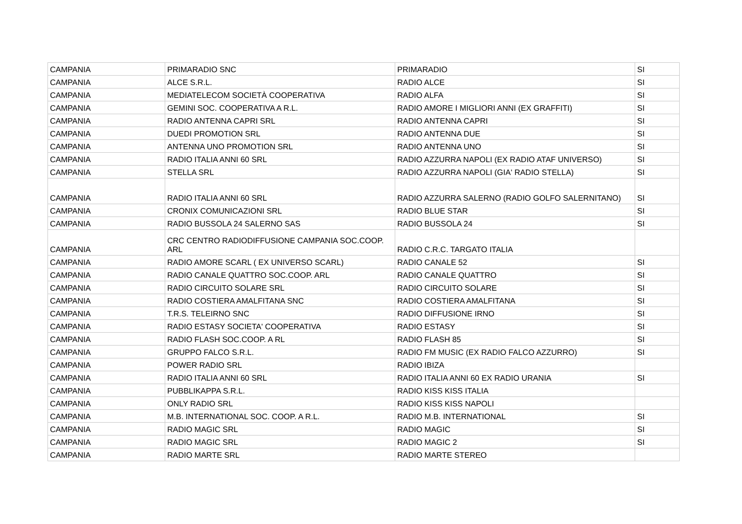| CAMPANIA | PRIMARADIO SNC | PRIMARADIO | SI |
| CAMPANIA | ALCE S.R.L. | RADIO ALCE | SI |
| CAMPANIA | MEDIATELECOM SOCIETÀ COOPERATIVA | RADIO ALFA | SI |
| CAMPANIA | GEMINI SOC. COOPERATIVA A R.L. | RADIO AMORE I MIGLIORI ANNI (EX GRAFFITI) | SI |
| CAMPANIA | RADIO ANTENNA CAPRI SRL | RADIO ANTENNA CAPRI | SI |
| CAMPANIA | DUEDI PROMOTION SRL | RADIO ANTENNA DUE | SI |
| CAMPANIA | ANTENNA UNO PROMOTION SRL | RADIO ANTENNA UNO | SI |
| CAMPANIA | RADIO ITALIA ANNI 60 SRL | RADIO AZZURRA NAPOLI (EX RADIO ATAF UNIVERSO) | SI |
| CAMPANIA | STELLA SRL | RADIO AZZURRA NAPOLI (GIA' RADIO STELLA) | SI |
| CAMPANIA | RADIO ITALIA ANNI 60 SRL | RADIO AZZURRA SALERNO (RADIO GOLFO SALERNITANO) | SI |
| CAMPANIA | CRONIX COMUNICAZIONI SRL | RADIO BLUE STAR | SI |
| CAMPANIA | RADIO BUSSOLA 24 SALERNO SAS | RADIO BUSSOLA 24 | SI |
| CAMPANIA | CRC CENTRO RADIODIFFUSIONE CAMPANIA SOC.COOP. ARL | RADIO C.R.C. TARGATO ITALIA | |
| CAMPANIA | RADIO AMORE SCARL ( EX UNIVERSO SCARL) | RADIO CANALE 52 | SI |
| CAMPANIA | RADIO CANALE QUATTRO SOC.COOP. ARL | RADIO CANALE QUATTRO | SI |
| CAMPANIA | RADIO CIRCUITO SOLARE SRL | RADIO CIRCUITO SOLARE | SI |
| CAMPANIA | RADIO COSTIERA AMALFITANA SNC | RADIO COSTIERA AMALFITANA | SI |
| CAMPANIA | T.R.S. TELEIRNO SNC | RADIO DIFFUSIONE IRNO | SI |
| CAMPANIA | RADIO ESTASY SOCIETA' COOPERATIVA | RADIO ESTASY | SI |
| CAMPANIA | RADIO FLASH SOC.COOP. A RL | RADIO FLASH 85 | SI |
| CAMPANIA | GRUPPO FALCO S.R.L. | RADIO FM MUSIC (EX RADIO FALCO AZZURRO) | SI |
| CAMPANIA | POWER RADIO SRL | RADIO IBIZA | |
| CAMPANIA | RADIO ITALIA ANNI 60 SRL | RADIO ITALIA ANNI 60 EX RADIO URANIA | SI |
| CAMPANIA | PUBBLIKAPPA S.R.L. | RADIO KISS KISS ITALIA | |
| CAMPANIA | ONLY RADIO SRL | RADIO KISS KISS NAPOLI | |
| CAMPANIA | M.B. INTERNATIONAL SOC. COOP. A R.L. | RADIO M.B. INTERNATIONAL | SI |
| CAMPANIA | RADIO MAGIC SRL | RADIO MAGIC | SI |
| CAMPANIA | RADIO MAGIC SRL | RADIO MAGIC 2 | SI |
| CAMPANIA | RADIO MARTE SRL | RADIO MARTE STEREO | |